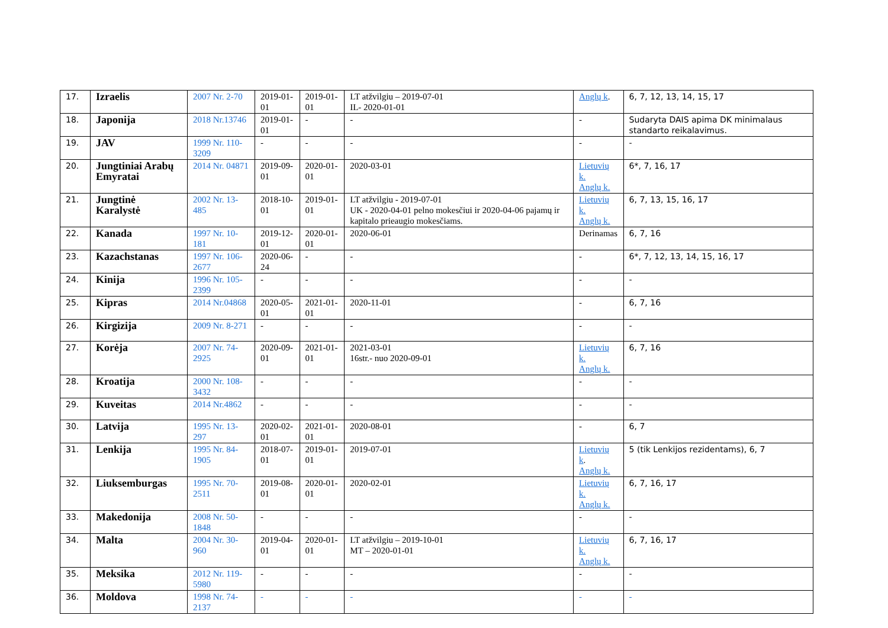| 17. | Izraelis | 2007 Nr. 2-70 | 2019-01-01 | 2019-01-01 | LT atžvilgiu – 2019-07-01 IL- 2020-01-01 | Anglų k . | 6, 7, 12, 13, 14, 15, 17 |
| 18. | Japonija | 2018 Nr.13746 | 2019-01-01 | - | - | - | Sudaryta DAIS apima DK minimalaus standarto reikalavimus. |
| 19. | JAV | 1999 Nr. 110-3209 | - | - | - | - | - |
| 20. | Jungtiniai Arabų Emyratai | 2014 Nr. 04871 | 2019-09-01 | 2020-01-01 | 2020-03-01 | Lietuvių k. Anglų k. | 6*, 7, 16, 17 |
| 21. | Jungtinė Karalystė | 2002 Nr. 13-485 | 2018-10-01 | 2019-01-01 | LT atžvilgiu - 2019-07-01 UK - 2020-04-01 pelno mokesčiui ir 2020-04-06 pajamų ir kapitalo prieaugio mokesčiams. | Lietuvių k. Anglų k. | 6, 7, 13, 15, 16, 17 |
| 22. | Kanada | 1997 Nr. 10-181 | 2019-12-01 | 2020-01-01 | 2020-06-01 | Derinamas | 6, 7, 16 |
| 23. | Kazachstanas | 1997 Nr. 106-2677 | 2020-06-24 | - | - | - | 6*, 7, 12, 13, 14, 15, 16, 17 |
| 24. | Kinija | 1996 Nr. 105-2399 | - | - | - | - | - |
| 25. | Kipras | 2014 Nr.04868 | 2020-05-01 | 2021-01-01 | 2020-11-01 | - | 6, 7, 16 |
| 26. | Kirgizija | 2009 Nr. 8-271 | - | - | - | - | - |
| 27. | Korėja | 2007 Nr. 74-2925 | 2020-09-01 | 2021-01-01 | 2021-03-01 16str.- nuo 2020-09-01 | Lietuvių k. Anglų k. | 6, 7, 16 |
| 28. | Kroatija | 2000 Nr. 108-3432 | - | - | - | - | - |
| 29. | Kuveitas | 2014 Nr.4862 | - | - | - | - | - |
| 30. | Latvija | 1995 Nr. 13-297 | 2020-02-01 | 2021-01-01 | 2020-08-01 | - | 6, 7 |
| 31. | Lenkija | 1995 Nr. 84-1905 | 2018-07-01 | 2019-01-01 | 2019-07-01 | Lietuvių k . Anglų k. | 5 (tik Lenkijos rezidentams), 6, 7 |
| 32. | Liuksemburgas | 1995 Nr. 70-2511 | 2019-08-01 | 2020-01-01 | 2020-02-01 | Lietuvių k. Anglų k. | 6, 7, 16, 17 |
| 33. | Makedonija | 2008 Nr. 50-1848 | - | - | - | - | - |
| 34. | Malta | 2004 Nr. 30-960 | 2019-04-01 | 2020-01-01 | LT atžvilgiu – 2019-10-01 MT – 2020-01-01 | Lietuvių k. Anglų k. | 6, 7, 16, 17 |
| 35. | Meksika | 2012 Nr. 119-5980 | - | - | - | - | - |
| 36. | Moldova | 1998 Nr. 74-2137 | - | - | - | - | - |